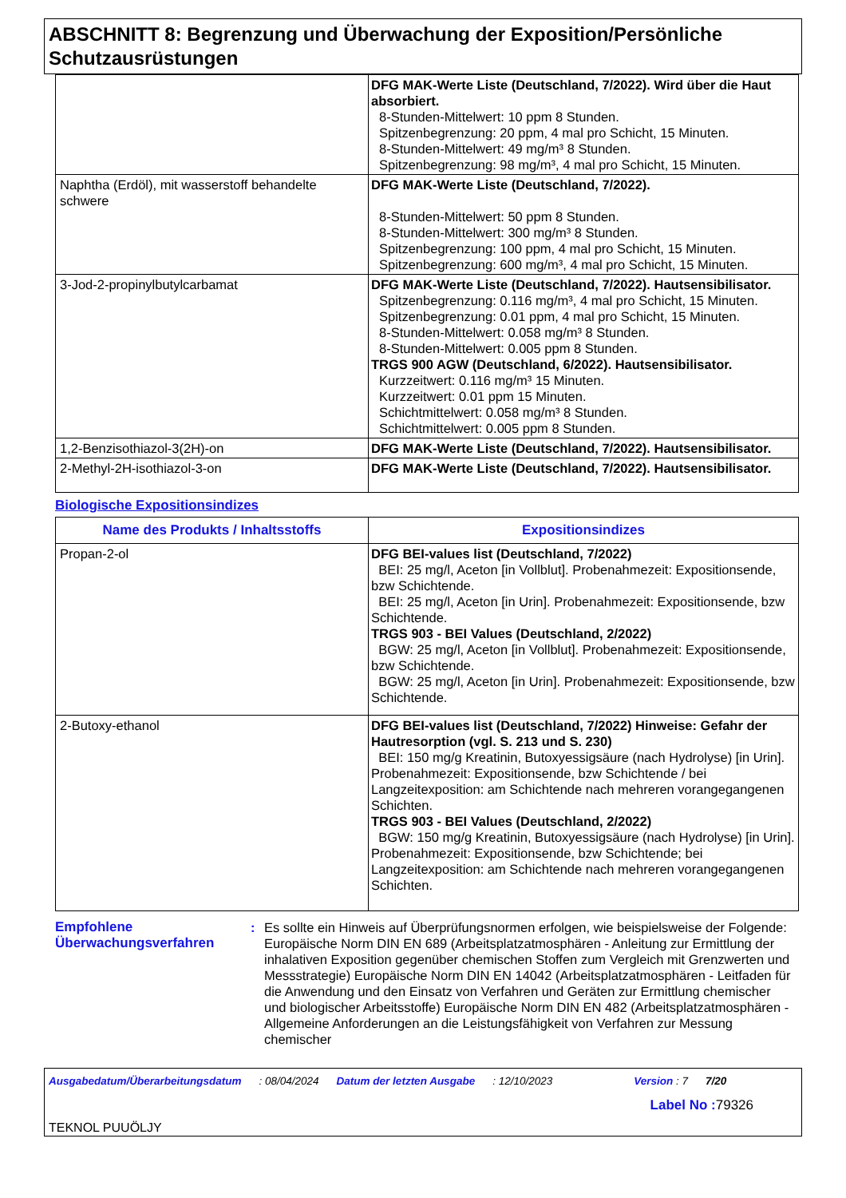ABSCHNITT 8: Begrenzung und Überwachung der Exposition/Persönliche Schutzausrüstungen
| | DFG MAK-Werte Liste (Deutschland, 7/2022). Wird über die Haut absorbiert. 8-Stunden-Mittelwert: 10 ppm 8 Stunden. Spitzenbegrenzung: 20 ppm, 4 mal pro Schicht, 15 Minuten. 8-Stunden-Mittelwert: 49 mg/m³ 8 Stunden. Spitzenbegrenzung: 98 mg/m³, 4 mal pro Schicht, 15 Minuten. |
| Naphtha (Erdöl), mit wasserstoff behandelte schwere | DFG MAK-Werte Liste (Deutschland, 7/2022). 8-Stunden-Mittelwert: 50 ppm 8 Stunden. 8-Stunden-Mittelwert: 300 mg/m³ 8 Stunden. Spitzenbegrenzung: 100 ppm, 4 mal pro Schicht, 15 Minuten. Spitzenbegrenzung: 600 mg/m³, 4 mal pro Schicht, 15 Minuten. |
| 3-Jod-2-propinylbutylcarbamat | DFG MAK-Werte Liste (Deutschland, 7/2022). Hautsensibilisator. Spitzenbegrenzung: 0.116 mg/m³, 4 mal pro Schicht, 15 Minuten. Spitzenbegrenzung: 0.01 ppm, 4 mal pro Schicht, 15 Minuten. 8-Stunden-Mittelwert: 0.058 mg/m³ 8 Stunden. 8-Stunden-Mittelwert: 0.005 ppm 8 Stunden. TRGS 900 AGW (Deutschland, 6/2022). Hautsensibilisator. Kurzzeitwert: 0.116 mg/m³ 15 Minuten. Kurzzeitwert: 0.01 ppm 15 Minuten. Schichtmittelwert: 0.058 mg/m³ 8 Stunden. Schichtmittelwert: 0.005 ppm 8 Stunden. |
| 1,2-Benzisothiazol-3(2H)-on | DFG MAK-Werte Liste (Deutschland, 7/2022). Hautsensibilisator. |
| 2-Methyl-2H-isothiazol-3-on | DFG MAK-Werte Liste (Deutschland, 7/2022). Hautsensibilisator. |
Biologische Expositionsindizes
| Name des Produkts / Inhaltsstoffs | Expositionsindizes |
| --- | --- |
| Propan-2-ol | DFG BEI-values list (Deutschland, 7/2022) BEI: 25 mg/l, Aceton [in Vollblut]. Probenahmezeit: Expositionsende, bzw Schichtende. BEI: 25 mg/l, Aceton [in Urin]. Probenahmezeit: Expositionsende, bzw Schichtende. TRGS 903 - BEI Values (Deutschland, 2/2022) BGW: 25 mg/l, Aceton [in Vollblut]. Probenahmezeit: Expositionsende, bzw Schichtende. BGW: 25 mg/l, Aceton [in Urin]. Probenahmezeit: Expositionsende, bzw Schichtende. |
| 2-Butoxy-ethanol | DFG BEI-values list (Deutschland, 7/2022) Hinweise: Gefahr der Hautresorption (vgl. S. 213 und S. 230) BEI: 150 mg/g Kreatinin, Butoxyessigsäure (nach Hydrolyse) [in Urin]. Probenahmezeit: Expositionsende, bzw Schichtende / bei Langzeitexposition: am Schichtende nach mehreren vorangegangenen Schichten. TRGS 903 - BEI Values (Deutschland, 2/2022) BGW: 150 mg/g Kreatinin, Butoxyessigsäure (nach Hydrolyse) [in Urin]. Probenahmezeit: Expositionsende, bzw Schichtende; bei Langzeitexposition: am Schichtende nach mehreren vorangegangenen Schichten. |
Empfohlene Überwachungsverfahren
: Es sollte ein Hinweis auf Überprüfungsnormen erfolgen, wie beispielsweise der Folgende: Europäische Norm DIN EN 689 (Arbeitsplatzatmosphären - Anleitung zur Ermittlung der inhalativen Exposition gegenüber chemischen Stoffen zum Vergleich mit Grenzwerten und Messstrategie) Europäische Norm DIN EN 14042 (Arbeitsplatzatmosphären - Leitfaden für die Anwendung und den Einsatz von Verfahren und Geräten zur Ermittlung chemischer und biologischer Arbeitsstoffe) Europäische Norm DIN EN 482 (Arbeitsplatzatmosphären - Allgemeine Anforderungen an die Leistungsfähigkeit von Verfahren zur Messung chemischer
Ausgabedatum/Überarbeitungsdatum: 08/04/2024 Datum der letzten Ausgabe: 12/10/2023 Version : 7 7/20
Label No : 79326
TEKNOL PUUÖLJY